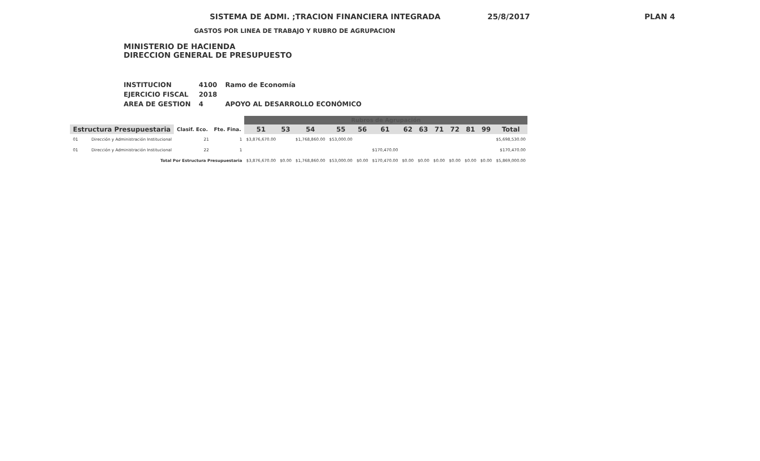SISTEMA DE ADMI. ;TRACION FINANCIERA INTEGRADA 25/8/2017 PLAN 4
GASTOS POR LINEA DE TRABAJO Y RUBRO DE AGRUPACION
MINISTERIO DE HACIENDA
DIRECCION GENERAL DE PRESUPUESTO
| INSTITUCION | 4100 | Ramo de Economía |
| EJERCICIO FISCAL | 2018 | |
| AREA DE GESTION | 4 | APOYO AL DESARROLLO ECONÓMICO |
| | | | | Rubros de Agrupación | | | | | | | | | | | | |
| --- | --- | --- | --- | --- | --- | --- | --- | --- | --- | --- | --- | --- | --- | --- | --- | --- |
| Estructura Presupuestaria | | Clasif. Eco. | Fte. Fina. | 51 | 53 | 54 | 55 | 56 | 61 | 62 | 63 | 71 | 72 | 81 | 99 | Total |
| 01 | Dirección y Administración Institucional | 21 | 1 | $3,876,670.00 | | $1,768,860.00 | $53,000.00 | | | | | | | | | $5,698,530.00 |
| 01 | Dirección y Administración Institucional | 22 | 1 | | | | | | $170,470.00 | | | | | | | $170,470.00 |
| Total Por Estructura Presupuestaria | | | | $3,876,670.00 | $0.00 | $1,768,860.00 | $53,000.00 | $0.00 | $170,470.00 | $0.00 | $0.00 | $0.00 | $0.00 | $0.00 | $0.00 | $5,869,000.00 |